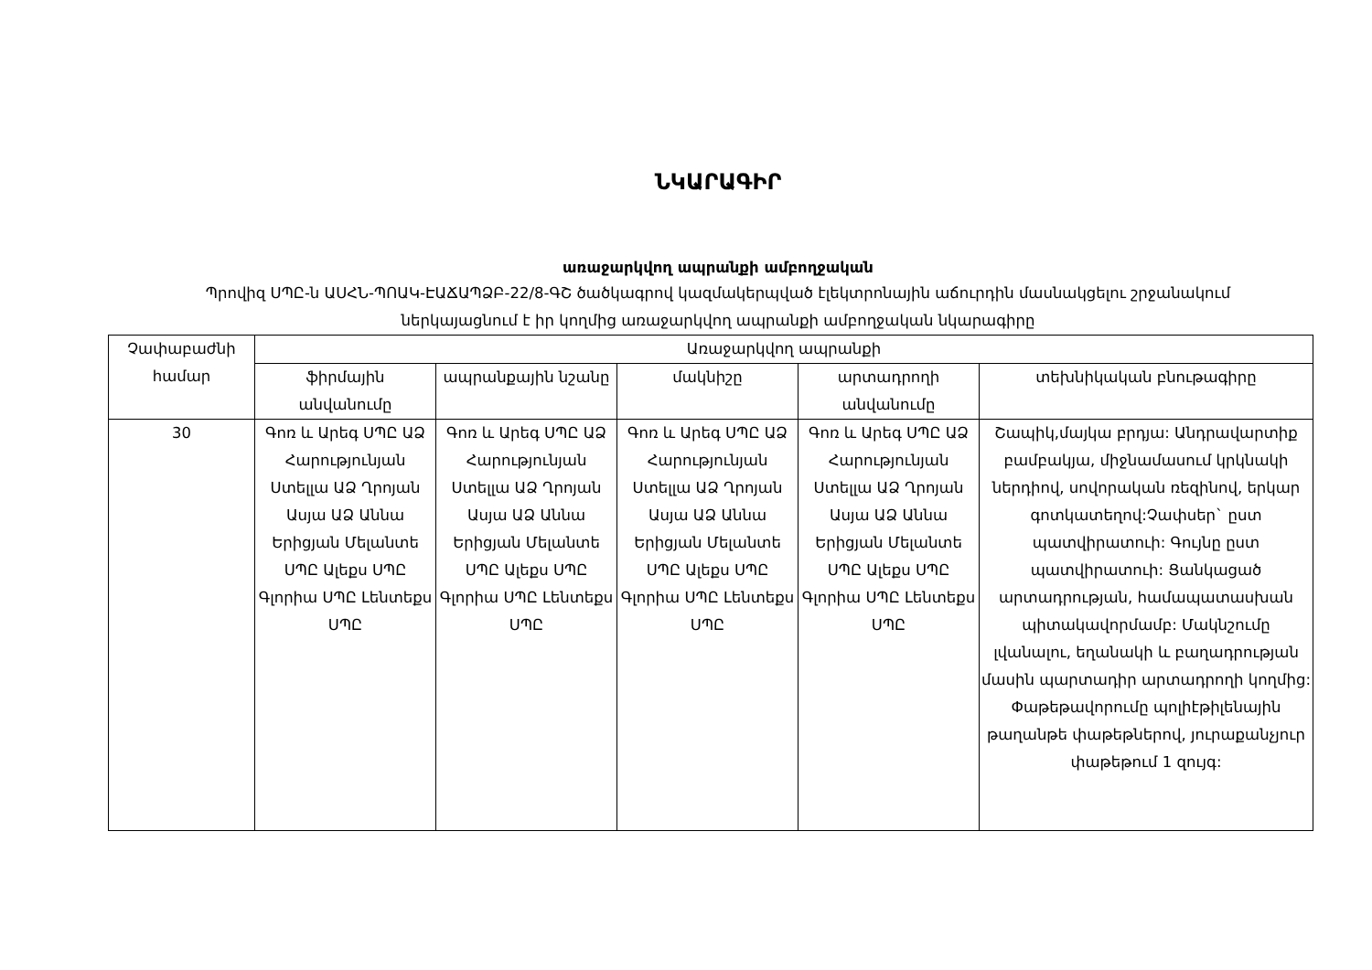ՆԿԱՐԱԳԻՐ
առաջարկվող ապրանքի ամբողջական
Պրովիզ ՍՊԸ-ն ԱՍՀՆ-ՊՈԱԿ-ԷԱՃԱՊՁԲ-22/8-ԳՇ ծածկագրով կազմակերպված էլեկտրոնային աճուրդին մասնակցելու շրջանակում
ներկայացնում է իր կողմից առաջարկվող ապրանքի ամբողջական նկարագիրը
| Չափաբաժնի համար | Առաջարկվող ապրանքի | | | | |
| --- | --- | --- | --- | --- | --- |
| | ֆիրմային անվանումը | ապրանքային նշանը | մակնիշը | արտադրողի անվանումը | տեխնիկական բնութագիրը |
| 30 | Գոռ և Արեգ ՍՊԸ ԱՁ Հարությունյան Ստելլա ԱՁ Ղրոյան Ասյա ԱՁ Աննա Երիցյան Մելանտե ՍՊԸ Ալեքս ՍՊԸ Գլորիա ՍՊԸ Լենտեքս ՍՊԸ | Գոռ և Արեգ ՍՊԸ ԱՁ Հարությունյան Ստելլա ԱՁ Ղրոյան Ասյա ԱՁ Աննա Երիցյան Մելանտե ՍՊԸ Ալեքս ՍՊԸ Գլորիա ՍՊԸ Լենտեքս ՍՊԸ | Գոռ և Արեգ ՍՊԸ ԱՁ Հարությունյան Ստելլա ԱՁ Ղրոյան Ասյա ԱՁ Աննա Երիցյան Մելանտե ՍՊԸ Ալեքս ՍՊԸ Գլորիա ՍՊԸ Լենտեքս ՍՊԸ | Գոռ և Արեգ ՍՊԸ ԱՁ Հարությունյան Ստելլա ԱՁ Ղրոյան Ասյա ԱՁ Աննա Երիցյան Մելանտե ՍՊԸ Ալեքս ՍՊԸ Գլորիա ՍՊԸ Լենտեքս ՍՊԸ | Շապիկ,մայկա բրդյա: Անդրավարտիք բամբակյա, միջնամասում կրկնակի ներդիով, սովորական ռեզինով, երկար գոտկատեղով:Չափսեր` ըստ պատվիրատուի: Գույնը ըստ պատվիրատուի: Ցանկացած արտադրության, համապատասխան պիտակավորմամբ: Մակնշումը լվանալու, եղանակի և բաղադրության մասին պարտադիր արտադրողի կողմից: Փաթեթավորումը պոլիէթիլենային թաղանթե փաթեթներով, յուրաքանչյուր փաթեթում 1 զույգ: |